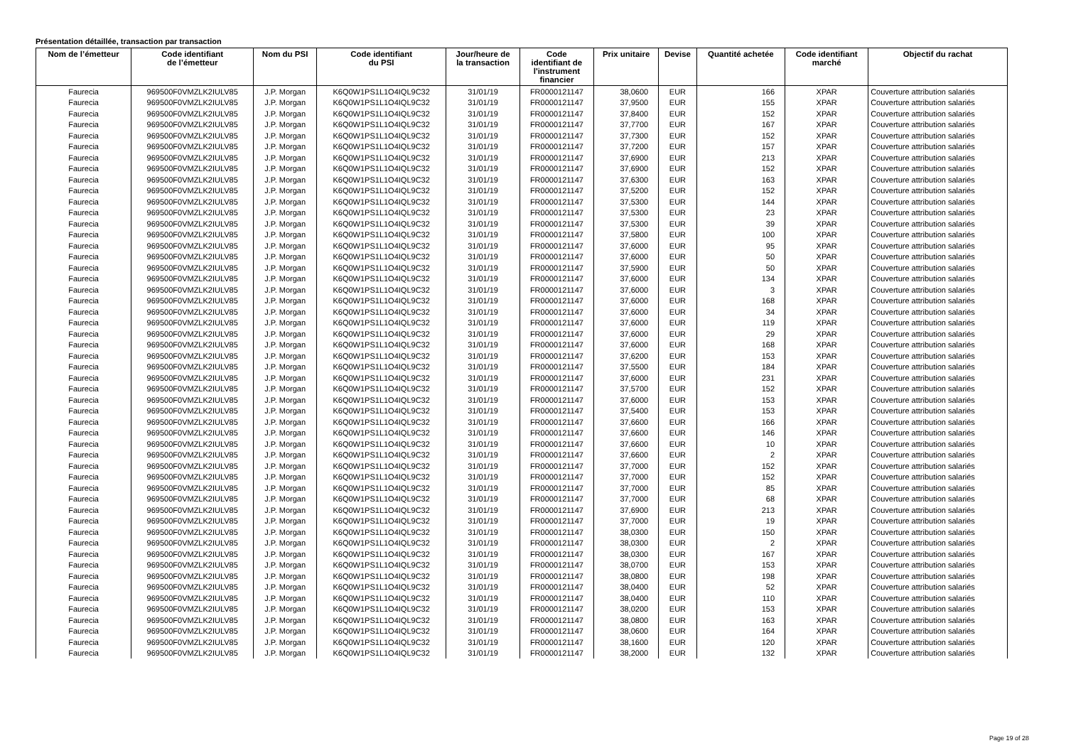Présentation détaillée, transaction par transaction
| Nom de l’émetteur | Code identifiant de l’émetteur | Nom du PSI | Code identifiant du PSI | Jour/heure de la transaction | Code identifiant de l'instrument financier | Prix unitaire | Devise | Quantité achetée | Code identifiant marché | Objectif du rachat |
| --- | --- | --- | --- | --- | --- | --- | --- | --- | --- | --- |
| Faurecia | 969500F0VMZLK2IULV85 | J.P. Morgan | K6Q0W1PS1L1O4IQL9C32 | 31/01/19 | FR0000121147 | 38,0600 | EUR | 166 | XPAR | Couverture attribution salariés |
| Faurecia | 969500F0VMZLK2IULV85 | J.P. Morgan | K6Q0W1PS1L1O4IQL9C32 | 31/01/19 | FR0000121147 | 37,9500 | EUR | 155 | XPAR | Couverture attribution salariés |
| Faurecia | 969500F0VMZLK2IULV85 | J.P. Morgan | K6Q0W1PS1L1O4IQL9C32 | 31/01/19 | FR0000121147 | 37,8400 | EUR | 152 | XPAR | Couverture attribution salariés |
| Faurecia | 969500F0VMZLK2IULV85 | J.P. Morgan | K6Q0W1PS1L1O4IQL9C32 | 31/01/19 | FR0000121147 | 37,7700 | EUR | 167 | XPAR | Couverture attribution salariés |
| Faurecia | 969500F0VMZLK2IULV85 | J.P. Morgan | K6Q0W1PS1L1O4IQL9C32 | 31/01/19 | FR0000121147 | 37,7300 | EUR | 152 | XPAR | Couverture attribution salariés |
| Faurecia | 969500F0VMZLK2IULV85 | J.P. Morgan | K6Q0W1PS1L1O4IQL9C32 | 31/01/19 | FR0000121147 | 37,7200 | EUR | 157 | XPAR | Couverture attribution salariés |
| Faurecia | 969500F0VMZLK2IULV85 | J.P. Morgan | K6Q0W1PS1L1O4IQL9C32 | 31/01/19 | FR0000121147 | 37,6900 | EUR | 213 | XPAR | Couverture attribution salariés |
| Faurecia | 969500F0VMZLK2IULV85 | J.P. Morgan | K6Q0W1PS1L1O4IQL9C32 | 31/01/19 | FR0000121147 | 37,6900 | EUR | 152 | XPAR | Couverture attribution salariés |
| Faurecia | 969500F0VMZLK2IULV85 | J.P. Morgan | K6Q0W1PS1L1O4IQL9C32 | 31/01/19 | FR0000121147 | 37,6300 | EUR | 163 | XPAR | Couverture attribution salariés |
| Faurecia | 969500F0VMZLK2IULV85 | J.P. Morgan | K6Q0W1PS1L1O4IQL9C32 | 31/01/19 | FR0000121147 | 37,5200 | EUR | 152 | XPAR | Couverture attribution salariés |
| Faurecia | 969500F0VMZLK2IULV85 | J.P. Morgan | K6Q0W1PS1L1O4IQL9C32 | 31/01/19 | FR0000121147 | 37,5300 | EUR | 144 | XPAR | Couverture attribution salariés |
| Faurecia | 969500F0VMZLK2IULV85 | J.P. Morgan | K6Q0W1PS1L1O4IQL9C32 | 31/01/19 | FR0000121147 | 37,5300 | EUR | 23 | XPAR | Couverture attribution salariés |
| Faurecia | 969500F0VMZLK2IULV85 | J.P. Morgan | K6Q0W1PS1L1O4IQL9C32 | 31/01/19 | FR0000121147 | 37,5300 | EUR | 39 | XPAR | Couverture attribution salariés |
| Faurecia | 969500F0VMZLK2IULV85 | J.P. Morgan | K6Q0W1PS1L1O4IQL9C32 | 31/01/19 | FR0000121147 | 37,5800 | EUR | 100 | XPAR | Couverture attribution salariés |
| Faurecia | 969500F0VMZLK2IULV85 | J.P. Morgan | K6Q0W1PS1L1O4IQL9C32 | 31/01/19 | FR0000121147 | 37,6000 | EUR | 95 | XPAR | Couverture attribution salariés |
| Faurecia | 969500F0VMZLK2IULV85 | J.P. Morgan | K6Q0W1PS1L1O4IQL9C32 | 31/01/19 | FR0000121147 | 37,6000 | EUR | 50 | XPAR | Couverture attribution salariés |
| Faurecia | 969500F0VMZLK2IULV85 | J.P. Morgan | K6Q0W1PS1L1O4IQL9C32 | 31/01/19 | FR0000121147 | 37,5900 | EUR | 50 | XPAR | Couverture attribution salariés |
| Faurecia | 969500F0VMZLK2IULV85 | J.P. Morgan | K6Q0W1PS1L1O4IQL9C32 | 31/01/19 | FR0000121147 | 37,6000 | EUR | 134 | XPAR | Couverture attribution salariés |
| Faurecia | 969500F0VMZLK2IULV85 | J.P. Morgan | K6Q0W1PS1L1O4IQL9C32 | 31/01/19 | FR0000121147 | 37,6000 | EUR | 3 | XPAR | Couverture attribution salariés |
| Faurecia | 969500F0VMZLK2IULV85 | J.P. Morgan | K6Q0W1PS1L1O4IQL9C32 | 31/01/19 | FR0000121147 | 37,6000 | EUR | 168 | XPAR | Couverture attribution salariés |
| Faurecia | 969500F0VMZLK2IULV85 | J.P. Morgan | K6Q0W1PS1L1O4IQL9C32 | 31/01/19 | FR0000121147 | 37,6000 | EUR | 34 | XPAR | Couverture attribution salariés |
| Faurecia | 969500F0VMZLK2IULV85 | J.P. Morgan | K6Q0W1PS1L1O4IQL9C32 | 31/01/19 | FR0000121147 | 37,6000 | EUR | 119 | XPAR | Couverture attribution salariés |
| Faurecia | 969500F0VMZLK2IULV85 | J.P. Morgan | K6Q0W1PS1L1O4IQL9C32 | 31/01/19 | FR0000121147 | 37,6000 | EUR | 29 | XPAR | Couverture attribution salariés |
| Faurecia | 969500F0VMZLK2IULV85 | J.P. Morgan | K6Q0W1PS1L1O4IQL9C32 | 31/01/19 | FR0000121147 | 37,6000 | EUR | 168 | XPAR | Couverture attribution salariés |
| Faurecia | 969500F0VMZLK2IULV85 | J.P. Morgan | K6Q0W1PS1L1O4IQL9C32 | 31/01/19 | FR0000121147 | 37,6200 | EUR | 153 | XPAR | Couverture attribution salariés |
| Faurecia | 969500F0VMZLK2IULV85 | J.P. Morgan | K6Q0W1PS1L1O4IQL9C32 | 31/01/19 | FR0000121147 | 37,5500 | EUR | 184 | XPAR | Couverture attribution salariés |
| Faurecia | 969500F0VMZLK2IULV85 | J.P. Morgan | K6Q0W1PS1L1O4IQL9C32 | 31/01/19 | FR0000121147 | 37,6000 | EUR | 231 | XPAR | Couverture attribution salariés |
| Faurecia | 969500F0VMZLK2IULV85 | J.P. Morgan | K6Q0W1PS1L1O4IQL9C32 | 31/01/19 | FR0000121147 | 37,5700 | EUR | 152 | XPAR | Couverture attribution salariés |
| Faurecia | 969500F0VMZLK2IULV85 | J.P. Morgan | K6Q0W1PS1L1O4IQL9C32 | 31/01/19 | FR0000121147 | 37,6000 | EUR | 153 | XPAR | Couverture attribution salariés |
| Faurecia | 969500F0VMZLK2IULV85 | J.P. Morgan | K6Q0W1PS1L1O4IQL9C32 | 31/01/19 | FR0000121147 | 37,5400 | EUR | 153 | XPAR | Couverture attribution salariés |
| Faurecia | 969500F0VMZLK2IULV85 | J.P. Morgan | K6Q0W1PS1L1O4IQL9C32 | 31/01/19 | FR0000121147 | 37,6600 | EUR | 166 | XPAR | Couverture attribution salariés |
| Faurecia | 969500F0VMZLK2IULV85 | J.P. Morgan | K6Q0W1PS1L1O4IQL9C32 | 31/01/19 | FR0000121147 | 37,6600 | EUR | 146 | XPAR | Couverture attribution salariés |
| Faurecia | 969500F0VMZLK2IULV85 | J.P. Morgan | K6Q0W1PS1L1O4IQL9C32 | 31/01/19 | FR0000121147 | 37,6600 | EUR | 10 | XPAR | Couverture attribution salariés |
| Faurecia | 969500F0VMZLK2IULV85 | J.P. Morgan | K6Q0W1PS1L1O4IQL9C32 | 31/01/19 | FR0000121147 | 37,6600 | EUR | 2 | XPAR | Couverture attribution salariés |
| Faurecia | 969500F0VMZLK2IULV85 | J.P. Morgan | K6Q0W1PS1L1O4IQL9C32 | 31/01/19 | FR0000121147 | 37,7000 | EUR | 152 | XPAR | Couverture attribution salariés |
| Faurecia | 969500F0VMZLK2IULV85 | J.P. Morgan | K6Q0W1PS1L1O4IQL9C32 | 31/01/19 | FR0000121147 | 37,7000 | EUR | 152 | XPAR | Couverture attribution salariés |
| Faurecia | 969500F0VMZLK2IULV85 | J.P. Morgan | K6Q0W1PS1L1O4IQL9C32 | 31/01/19 | FR0000121147 | 37,7000 | EUR | 85 | XPAR | Couverture attribution salariés |
| Faurecia | 969500F0VMZLK2IULV85 | J.P. Morgan | K6Q0W1PS1L1O4IQL9C32 | 31/01/19 | FR0000121147 | 37,7000 | EUR | 68 | XPAR | Couverture attribution salariés |
| Faurecia | 969500F0VMZLK2IULV85 | J.P. Morgan | K6Q0W1PS1L1O4IQL9C32 | 31/01/19 | FR0000121147 | 37,6900 | EUR | 213 | XPAR | Couverture attribution salariés |
| Faurecia | 969500F0VMZLK2IULV85 | J.P. Morgan | K6Q0W1PS1L1O4IQL9C32 | 31/01/19 | FR0000121147 | 37,7000 | EUR | 19 | XPAR | Couverture attribution salariés |
| Faurecia | 969500F0VMZLK2IULV85 | J.P. Morgan | K6Q0W1PS1L1O4IQL9C32 | 31/01/19 | FR0000121147 | 38,0300 | EUR | 150 | XPAR | Couverture attribution salariés |
| Faurecia | 969500F0VMZLK2IULV85 | J.P. Morgan | K6Q0W1PS1L1O4IQL9C32 | 31/01/19 | FR0000121147 | 38,0300 | EUR | 2 | XPAR | Couverture attribution salariés |
| Faurecia | 969500F0VMZLK2IULV85 | J.P. Morgan | K6Q0W1PS1L1O4IQL9C32 | 31/01/19 | FR0000121147 | 38,0300 | EUR | 167 | XPAR | Couverture attribution salariés |
| Faurecia | 969500F0VMZLK2IULV85 | J.P. Morgan | K6Q0W1PS1L1O4IQL9C32 | 31/01/19 | FR0000121147 | 38,0700 | EUR | 153 | XPAR | Couverture attribution salariés |
| Faurecia | 969500F0VMZLK2IULV85 | J.P. Morgan | K6Q0W1PS1L1O4IQL9C32 | 31/01/19 | FR0000121147 | 38,0800 | EUR | 198 | XPAR | Couverture attribution salariés |
| Faurecia | 969500F0VMZLK2IULV85 | J.P. Morgan | K6Q0W1PS1L1O4IQL9C32 | 31/01/19 | FR0000121147 | 38,0400 | EUR | 52 | XPAR | Couverture attribution salariés |
| Faurecia | 969500F0VMZLK2IULV85 | J.P. Morgan | K6Q0W1PS1L1O4IQL9C32 | 31/01/19 | FR0000121147 | 38,0400 | EUR | 110 | XPAR | Couverture attribution salariés |
| Faurecia | 969500F0VMZLK2IULV85 | J.P. Morgan | K6Q0W1PS1L1O4IQL9C32 | 31/01/19 | FR0000121147 | 38,0200 | EUR | 153 | XPAR | Couverture attribution salariés |
| Faurecia | 969500F0VMZLK2IULV85 | J.P. Morgan | K6Q0W1PS1L1O4IQL9C32 | 31/01/19 | FR0000121147 | 38,0800 | EUR | 163 | XPAR | Couverture attribution salariés |
| Faurecia | 969500F0VMZLK2IULV85 | J.P. Morgan | K6Q0W1PS1L1O4IQL9C32 | 31/01/19 | FR0000121147 | 38,0600 | EUR | 164 | XPAR | Couverture attribution salariés |
| Faurecia | 969500F0VMZLK2IULV85 | J.P. Morgan | K6Q0W1PS1L1O4IQL9C32 | 31/01/19 | FR0000121147 | 38,1600 | EUR | 120 | XPAR | Couverture attribution salariés |
| Faurecia | 969500F0VMZLK2IULV85 | J.P. Morgan | K6Q0W1PS1L1O4IQL9C32 | 31/01/19 | FR0000121147 | 38,2000 | EUR | 132 | XPAR | Couverture attribution salariés |
Page 19 of 28